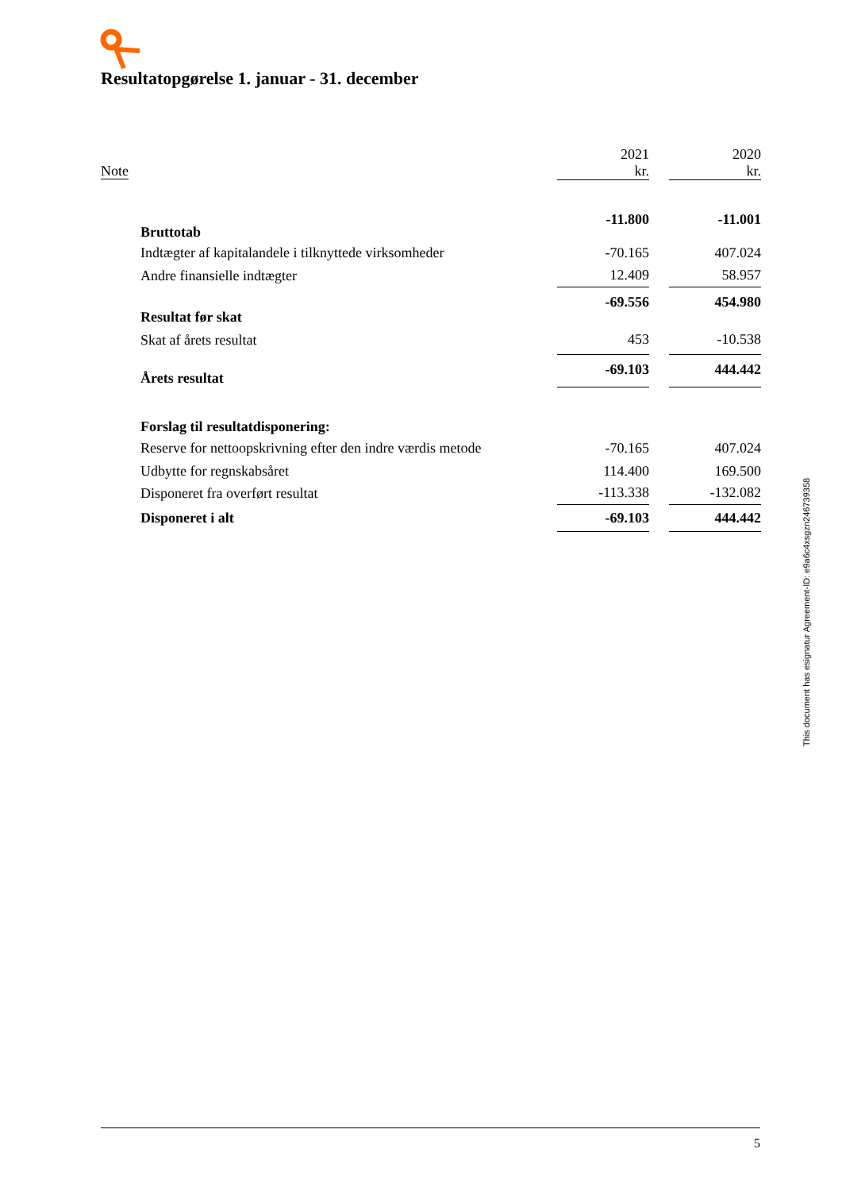Resultatopgørelse 1. januar - 31. december
| Note | | 2021 kr. | | 2020 kr. |
| | Bruttotab | -11.800 | | -11.001 |
| | Indtægter af kapitalandele i tilknyttede virksomheder | -70.165 | | 407.024 |
| | Andre finansielle indtægter | 12.409 | | 58.957 |
| | Resultat før skat | -69.556 | | 454.980 |
| | Skat af årets resultat | 453 | | -10.538 |
| | Årets resultat | -69.103 | | 444.442 |
| | Forslag til resultatdisponering: | | | |
| | Reserve for nettoopskrivning efter den indre værdis metode | -70.165 | | 407.024 |
| | Udbytte for regnskabsåret | 114.400 | | 169.500 |
| | Disponeret fra overført resultat | -113.338 | | -132.082 |
| | Disponeret i alt | -69.103 | | 444.442 |
This document has esignatur Agreement-ID: e9a6c4xsgzn246739358
5